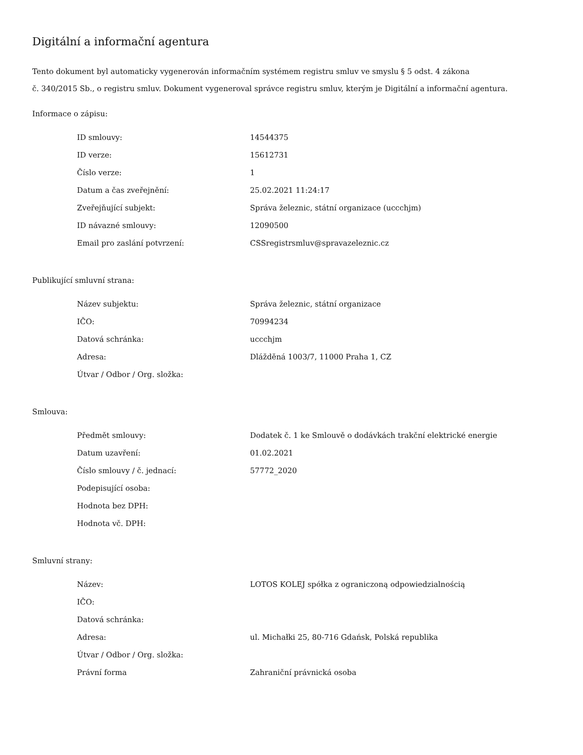Digitální a informační agentura
Tento dokument byl automaticky vygenerován informačním systémem registru smluv ve smyslu § 5 odst. 4 zákona
č. 340/2015 Sb., o registru smluv. Dokument vygeneroval správce registru smluv, kterým je Digitální a informační agentura.
Informace o zápisu:
| ID smlouvy: | 14544375 |
| ID verze: | 15612731 |
| Číslo verze: | 1 |
| Datum a čas zveřejnění: | 25.02.2021 11:24:17 |
| Zveřejňující subjekt: | Správa železnic, státní organizace (uccchjm) |
| ID návazné smlouvy: | 12090500 |
| Email pro zaslání potvrzení: | CSSregistrsmluv@spravazeleznic.cz |
Publikující smluvní strana:
| Název subjektu: | Správa železnic, státní organizace |
| IČO: | 70994234 |
| Datová schránka: | uccchjm |
| Adresa: | Dlážděná 1003/7, 11000 Praha 1, CZ |
| Útvar / Odbor / Org. složka: | |
Smlouva:
| Předmět smlouvy: | Dodatek č. 1 ke Smlouvě o dodávkách trakční elektrické energie |
| Datum uzavření: | 01.02.2021 |
| Číslo smlouvy / č. jednací: | 57772_2020 |
| Podepisující osoba: | |
| Hodnota bez DPH: | |
| Hodnota vč. DPH: | |
Smluvní strany:
| Název: | LOTOS KOLEJ spółka z ograniczoną odpowiedzialnością |
| IČO: | |
| Datová schránka: | |
| Adresa: | ul. Michałki 25, 80-716 Gdańsk, Polská republika |
| Útvar / Odbor / Org. složka: | |
| Právní forma | Zahraniční právnická osoba |